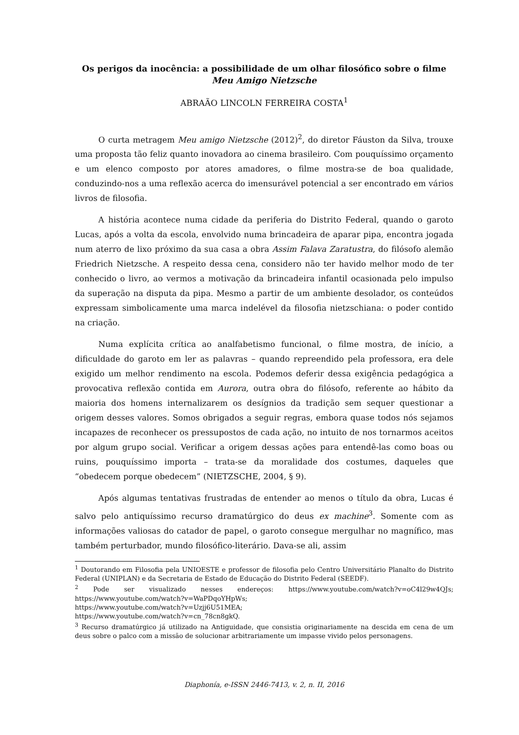Os perigos da inocência: a possibilidade de um olhar filosófico sobre o filme
Meu Amigo Nietzsche
ABRAÃO LINCOLN FERREIRA COSTA<sup>1</sup>
O curta metragem Meu amigo Nietzsche (2012)<sup>2</sup>, do diretor Fáuston da Silva, trouxe uma proposta tão feliz quanto inovadora ao cinema brasileiro. Com pouquíssimo orçamento e um elenco composto por atores amadores, o filme mostra-se de boa qualidade, conduzindo-nos a uma reflexão acerca do imensurável potencial a ser encontrado em vários livros de filosofia.
A história acontece numa cidade da periferia do Distrito Federal, quando o garoto Lucas, após a volta da escola, envolvido numa brincadeira de aparar pipa, encontra jogada num aterro de lixo próximo da sua casa a obra Assim Falava Zaratustra, do filósofo alemão Friedrich Nietzsche. A respeito dessa cena, considero não ter havido melhor modo de ter conhecido o livro, ao vermos a motivação da brincadeira infantil ocasionada pelo impulso da superação na disputa da pipa. Mesmo a partir de um ambiente desolador, os conteúdos expressam simbolicamente uma marca indelével da filosofia nietzschiana: o poder contido na criação.
Numa explícita crítica ao analfabetismo funcional, o filme mostra, de início, a dificuldade do garoto em ler as palavras – quando repreendido pela professora, era dele exigido um melhor rendimento na escola. Podemos deferir dessa exigência pedagógica a provocativa reflexão contida em Aurora, outra obra do filósofo, referente ao hábito da maioria dos homens internalizarem os desígnios da tradição sem sequer questionar a origem desses valores. Somos obrigados a seguir regras, embora quase todos nós sejamos incapazes de reconhecer os pressupostos de cada ação, no intuito de nos tornarmos aceitos por algum grupo social. Verificar a origem dessas ações para entendê-las como boas ou ruins, pouquíssimo importa – trata-se da moralidade dos costumes, daqueles que “obedecem porque obedecem” (NIETZSCHE, 2004, § 9).
Após algumas tentativas frustradas de entender ao menos o título da obra, Lucas é salvo pelo antiquíssimo recurso dramatúrgico do deus ex machine<sup>3</sup>. Somente com as informações valiosas do catador de papel, o garoto consegue mergulhar no magnífico, mas também perturbador, mundo filosófico-literário. Dava-se ali, assim
<sup>1</sup> Doutorando em Filosofia pela UNIOESTE e professor de filosofia pelo Centro Universitário Planalto do Distrito Federal (UNIPLAN) e da Secretaria de Estado de Educação do Distrito Federal (SEEDF).
<sup>2</sup> Pode ser visualizado nesses endereços: https://www.youtube.com/watch?v=oC4l29w4QJs; https://www.youtube.com/watch?v=WaPDqoYHpWs;
https://www.youtube.com/watch?v=Uzjj6U51MEA;
https://www.youtube.com/watch?v=cn_78cn8gkQ.
<sup>3</sup> Recurso dramatúrgico já utilizado na Antiguidade, que consistia originariamente na descida em cena de um deus sobre o palco com a missão de solucionar arbitrariamente um impasse vivido pelos personagens.
Diaphonía, e-ISSN 2446-7413, v. 2, n. II, 2016